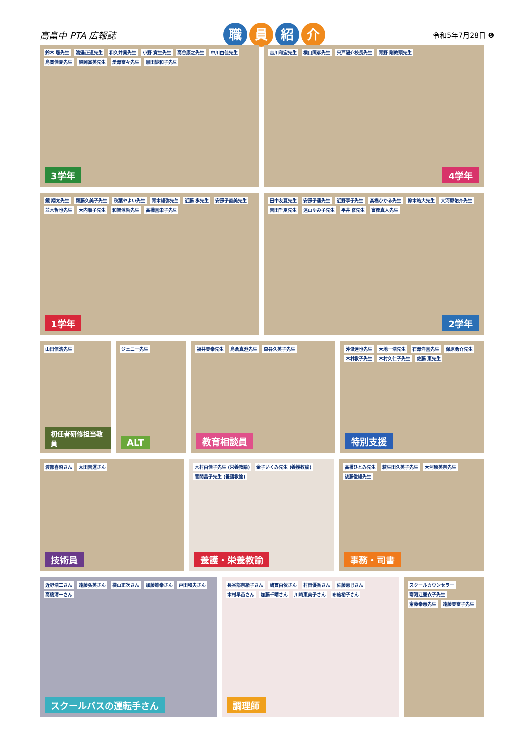高畠中 PTA 広報誌
職員紹介
令和5年7月28日 ❺
鈴木 聡先生 渡邉正道先生 和久井貴先生 小野 寛生先生 高谷康之先生 中川由佳先生 島貫佳夏先生 殿岡富美先生 愛澤奈々先生 黒田紗和子先生
3学年
吉川和宏先生 横山照彦先生 宍戸陽介校長先生 青野 剛教頭先生
4学年
鏡 翔太先生 齋藤久美子先生 秋葉やよい先生 青木雄弥先生 近藤 歩先生 安孫子直美先生 並木哲也先生 大内順子先生 和智淳哲先生 高橋喜栄子先生
1学年
田中友夏先生 安孫子遥先生 近野享子先生 髙橋ひかる先生 鈴木皓大先生 大河原佑介先生 吉田千夏先生 遠山ゆみ子先生 平井 修先生 富樫真人先生
2学年
山田信浩先生
初任者研修担当教員
ジェニー先生
ALT
福井美幸先生 島倉真澄先生 森谷久美子先生
教育相談員
沖津達也先生 大地一浩先生 石澤洋喜先生 保原勇介先生 木村教子先生 木村久仁子先生 佐藤 恵先生
特別支援
渡部喜昭さん 太田吉運さん
技術員
木村由佳子先生 (栄養教諭) 金子いくみ先生 (養護教諭) 菅間昌子先生 (養護教諭)
養護・栄養教諭
高橋ひとみ先生 萩生田久美子先生 大河原美奈先生 後藤俊雄先生
事務・司書
近野浩二さん 遠藤弘美さん 横山正次さん 加藤雄幸さん 戸田和夫さん 高橋清一さん
スクールバスの運転手さん
長谷部奈緒子さん 嶋貫由依さん 村岡優香さん 佐藤恵己さん 木村早苗さん 加藤千晴さん 川崎恵美子さん 布施裕子さん
調理師
スクールカウンセラー 寒河江亜衣子先生 齋藤幸惠先生 遠藤美奈子先生